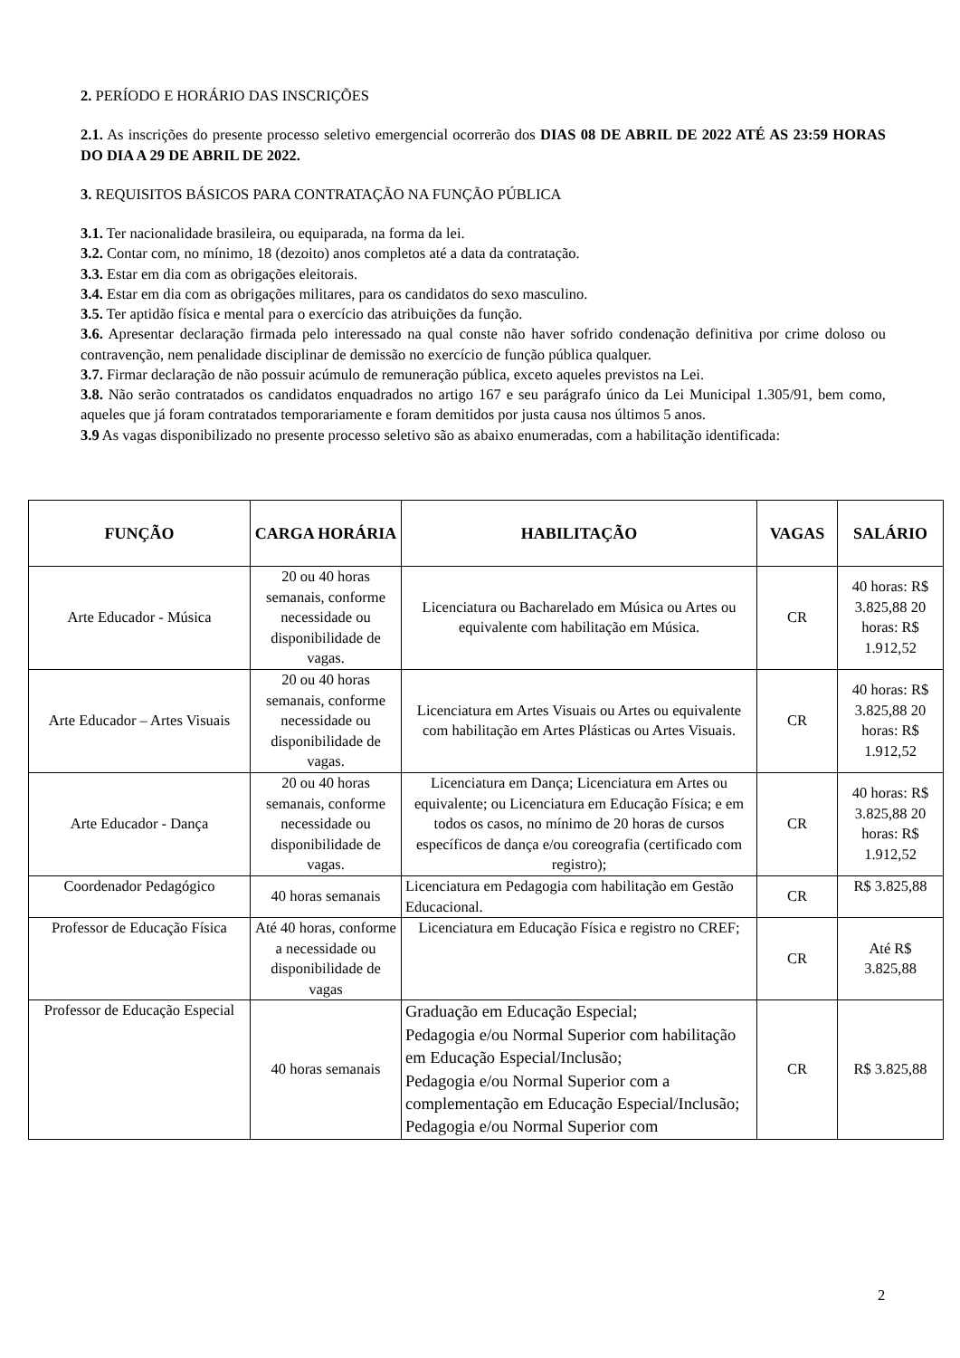2. PERÍODO E HORÁRIO DAS INSCRIÇÕES
2.1. As inscrições do presente processo seletivo emergencial ocorrerão dos DIAS 08 DE ABRIL DE 2022 ATÉ AS 23:59 HORAS DO DIA A 29 DE ABRIL DE 2022.
3. REQUISITOS BÁSICOS PARA CONTRATAÇÃO NA FUNÇÃO PÚBLICA
3.1. Ter nacionalidade brasileira, ou equiparada, na forma da lei.
3.2. Contar com, no mínimo, 18 (dezoito) anos completos até a data da contratação.
3.3. Estar em dia com as obrigações eleitorais.
3.4. Estar em dia com as obrigações militares, para os candidatos do sexo masculino.
3.5. Ter aptidão física e mental para o exercício das atribuições da função.
3.6. Apresentar declaração firmada pelo interessado na qual conste não haver sofrido condenação definitiva por crime doloso ou contravenção, nem penalidade disciplinar de demissão no exercício de função pública qualquer.
3.7. Firmar declaração de não possuir acúmulo de remuneração pública, exceto aqueles previstos na Lei.
3.8. Não serão contratados os candidatos enquadrados no artigo 167 e seu parágrafo único da Lei Municipal 1.305/91, bem como, aqueles que já foram contratados temporariamente e foram demitidos por justa causa nos últimos 5 anos.
3.9 As vagas disponibilizado no presente processo seletivo são as abaixo enumeradas, com a habilitação identificada:
| FUNÇÃO | CARGA HORÁRIA | HABILITAÇÃO | VAGAS | SALÁRIO |
| --- | --- | --- | --- | --- |
| Arte Educador - Música | 20 ou 40 horas semanais, conforme necessidade ou disponibilidade de vagas. | Licenciatura ou Bacharelado em Música ou Artes ou equivalente com habilitação em Música. | CR | 40 horas: R$ 3.825,88 20 horas: R$ 1.912,52 |
| Arte Educador – Artes Visuais | 20 ou 40 horas semanais, conforme necessidade ou disponibilidade de vagas. | Licenciatura em Artes Visuais ou Artes ou equivalente com habilitação em Artes Plásticas ou Artes Visuais. | CR | 40 horas: R$ 3.825,88 20 horas: R$ 1.912,52 |
| Arte Educador - Dança | 20 ou 40 horas semanais, conforme necessidade ou disponibilidade de vagas. | Licenciatura em Dança; Licenciatura em Artes ou equivalente; ou Licenciatura em Educação Física; e em todos os casos, no mínimo de 20 horas de cursos específicos de dança e/ou coreografia (certificado com registro); | CR | 40 horas: R$ 3.825,88 20 horas: R$ 1.912,52 |
| Coordenador Pedagógico | 40 horas semanais | Licenciatura em Pedagogia com habilitação em Gestão Educacional. | CR | R$ 3.825,88 |
| Professor de Educação Física | Até 40 horas, conforme a necessidade ou disponibilidade de vagas | Licenciatura em Educação Física e registro no CREF; | CR | Até R$ 3.825,88 |
| Professor de Educação Especial | 40 horas semanais | Graduação em Educação Especial; Pedagogia e/ou Normal Superior com habilitação em Educação Especial/Inclusão; Pedagogia e/ou Normal Superior com a complementação em Educação Especial/Inclusão; Pedagogia e/ou Normal Superior com | CR | R$ 3.825,88 |
2